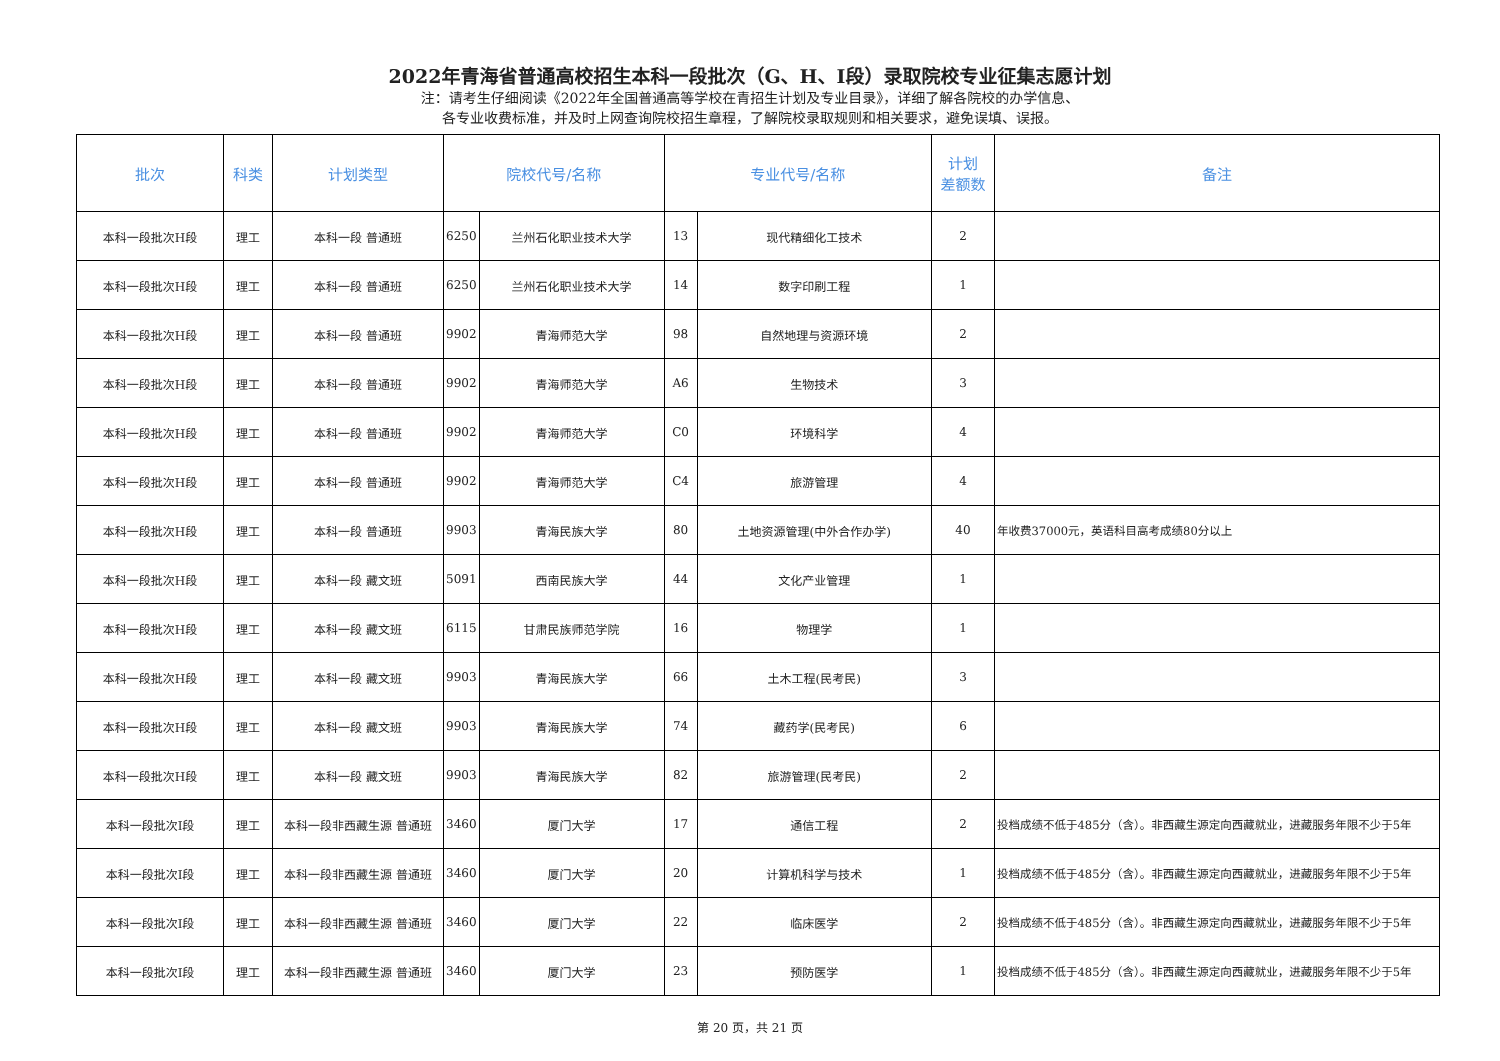2022年青海省普通高校招生本科一段批次（G、H、I段）录取院校专业征集志愿计划
注：请考生仔细阅读《2022年全国普通高等学校在青招生计划及专业目录》，详细了解各院校的办学信息、
各专业收费标准，并及时上网查询院校招生章程，了解院校录取规则和相关要求，避免误填、误报。
| 批次 | 科类 | 计划类型 | 院校代号/名称 | | 专业代号/名称 | | 计划 差额数 | 备注 |
| --- | --- | --- | --- | --- | --- | --- | --- | --- |
| 本科一段批次H段 | 理工 | 本科一段 普通班 | 6250 | 兰州石化职业技术大学 | 13 | 现代精细化工技术 | 2 | |
| 本科一段批次H段 | 理工 | 本科一段 普通班 | 6250 | 兰州石化职业技术大学 | 14 | 数字印刷工程 | 1 | |
| 本科一段批次H段 | 理工 | 本科一段 普通班 | 9902 | 青海师范大学 | 98 | 自然地理与资源环境 | 2 | |
| 本科一段批次H段 | 理工 | 本科一段 普通班 | 9902 | 青海师范大学 | A6 | 生物技术 | 3 | |
| 本科一段批次H段 | 理工 | 本科一段 普通班 | 9902 | 青海师范大学 | C0 | 环境科学 | 4 | |
| 本科一段批次H段 | 理工 | 本科一段 普通班 | 9902 | 青海师范大学 | C4 | 旅游管理 | 4 | |
| 本科一段批次H段 | 理工 | 本科一段 普通班 | 9903 | 青海民族大学 | 80 | 土地资源管理(中外合作办学) | 40 | 年收费37000元，英语科目高考成绩80分以上 |
| 本科一段批次H段 | 理工 | 本科一段 藏文班 | 5091 | 西南民族大学 | 44 | 文化产业管理 | 1 | |
| 本科一段批次H段 | 理工 | 本科一段 藏文班 | 6115 | 甘肃民族师范学院 | 16 | 物理学 | 1 | |
| 本科一段批次H段 | 理工 | 本科一段 藏文班 | 9903 | 青海民族大学 | 66 | 土木工程(民考民) | 3 | |
| 本科一段批次H段 | 理工 | 本科一段 藏文班 | 9903 | 青海民族大学 | 74 | 藏药学(民考民) | 6 | |
| 本科一段批次H段 | 理工 | 本科一段 藏文班 | 9903 | 青海民族大学 | 82 | 旅游管理(民考民) | 2 | |
| 本科一段批次I段 | 理工 | 本科一段非西藏生源 普通班 | 3460 | 厦门大学 | 17 | 通信工程 | 2 | 投档成绩不低于485分（含）。非西藏生源定向西藏就业，进藏服务年限不少于5年 |
| 本科一段批次I段 | 理工 | 本科一段非西藏生源 普通班 | 3460 | 厦门大学 | 20 | 计算机科学与技术 | 1 | 投档成绩不低于485分（含）。非西藏生源定向西藏就业，进藏服务年限不少于5年 |
| 本科一段批次I段 | 理工 | 本科一段非西藏生源 普通班 | 3460 | 厦门大学 | 22 | 临床医学 | 2 | 投档成绩不低于485分（含）。非西藏生源定向西藏就业，进藏服务年限不少于5年 |
| 本科一段批次I段 | 理工 | 本科一段非西藏生源 普通班 | 3460 | 厦门大学 | 23 | 预防医学 | 1 | 投档成绩不低于485分（含）。非西藏生源定向西藏就业，进藏服务年限不少于5年 |
第 20 页，共 21 页